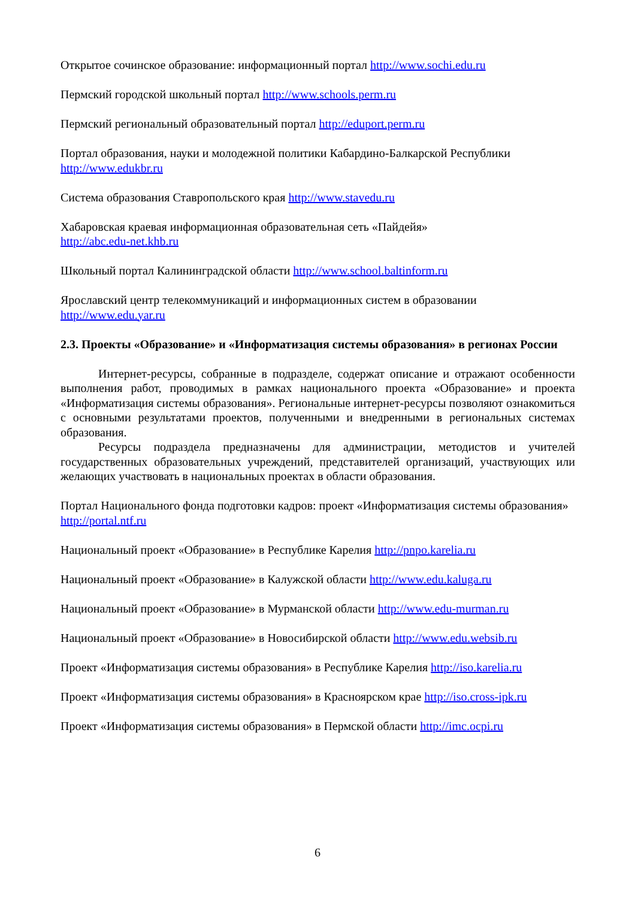Открытое сочинское образование: информационный портал http://www.sochi.edu.ru
Пермский городской школьный портал http://www.schools.perm.ru
Пермский региональный образовательный портал http://eduport.perm.ru
Портал образования, науки и молодежной политики Кабардино-Балкарской Республики http://www.edukbr.ru
Система образования Ставропольского края http://www.stavedu.ru
Хабаровская краевая информационная образовательная сеть «Пайдейя»
http://abc.edu-net.khb.ru
Школьный портал Калининградской области http://www.school.baltinform.ru
Ярославский центр телекоммуникаций и информационных систем в образовании
http://www.edu.yar.ru
2.3. Проекты «Образование» и «Информатизация системы образования» в регионах России
Интернет-ресурсы, собранные в подразделе, содержат описание и отражают особенности выполнения работ, проводимых в рамках национального проекта «Образование» и проекта «Информатизация системы образования». Региональные интернет-ресурсы позволяют ознакомиться с основными результатами проектов, полученными и внедренными в региональных системах образования.
Ресурсы подраздела предназначены для администрации, методистов и учителей государственных образовательных учреждений, представителей организаций, участвующих или желающих участвовать в национальных проектах в области образования.
Портал Национального фонда подготовки кадров: проект «Информатизация системы образования» http://portal.ntf.ru
Национальный проект «Образование» в Республике Карелия http://pnpo.karelia.ru
Национальный проект «Образование» в Калужской области http://www.edu.kaluga.ru
Национальный проект «Образование» в Мурманской области http://www.edu-murman.ru
Национальный проект «Образование» в Новосибирской области http://www.edu.websib.ru
Проект «Информатизация системы образования» в Республике Карелия http://iso.karelia.ru
Проект «Информатизация системы образования» в Красноярском крае http://iso.cross-ipk.ru
Проект «Информатизация системы образования» в Пермской области http://imc.ocpi.ru
6